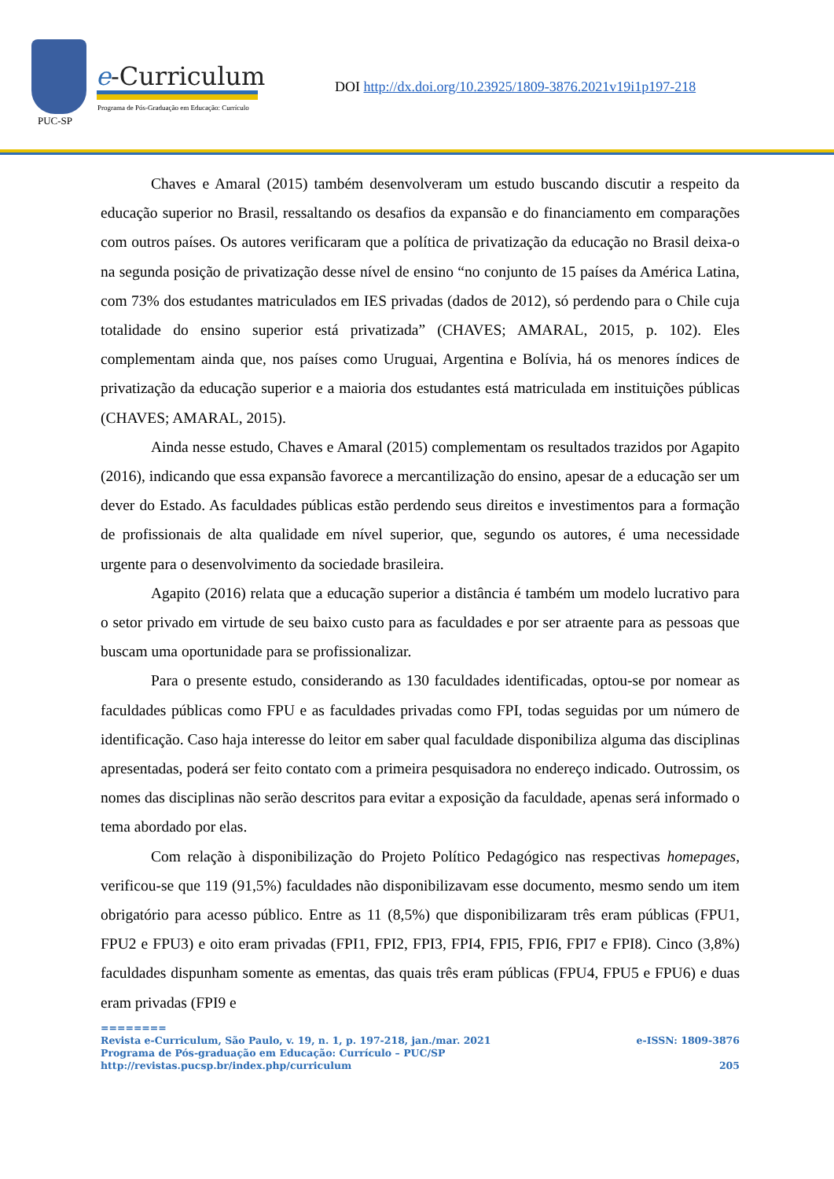PUC-SP
e-Curriculum
Programa de Pós-Graduação em Educação: Currículo
DOI http://dx.doi.org/10.23925/1809-3876.2021v19i1p197-218
Chaves e Amaral (2015) também desenvolveram um estudo buscando discutir a respeito da educação superior no Brasil, ressaltando os desafios da expansão e do financiamento em comparações com outros países. Os autores verificaram que a política de privatização da educação no Brasil deixa-o na segunda posição de privatização desse nível de ensino “no conjunto de 15 países da América Latina, com 73% dos estudantes matriculados em IES privadas (dados de 2012), só perdendo para o Chile cuja totalidade do ensino superior está privatizada” (CHAVES; AMARAL, 2015, p. 102). Eles complementam ainda que, nos países como Uruguai, Argentina e Bolívia, há os menores índices de privatização da educação superior e a maioria dos estudantes está matriculada em instituições públicas (CHAVES; AMARAL, 2015).
Ainda nesse estudo, Chaves e Amaral (2015) complementam os resultados trazidos por Agapito (2016), indicando que essa expansão favorece a mercantilização do ensino, apesar de a educação ser um dever do Estado. As faculdades públicas estão perdendo seus direitos e investimentos para a formação de profissionais de alta qualidade em nível superior, que, segundo os autores, é uma necessidade urgente para o desenvolvimento da sociedade brasileira.
Agapito (2016) relata que a educação superior a distância é também um modelo lucrativo para o setor privado em virtude de seu baixo custo para as faculdades e por ser atraente para as pessoas que buscam uma oportunidade para se profissionalizar.
Para o presente estudo, considerando as 130 faculdades identificadas, optou-se por nomear as faculdades públicas como FPU e as faculdades privadas como FPI, todas seguidas por um número de identificação. Caso haja interesse do leitor em saber qual faculdade disponibiliza alguma das disciplinas apresentadas, poderá ser feito contato com a primeira pesquisadora no endereço indicado. Outrossim, os nomes das disciplinas não serão descritos para evitar a exposição da faculdade, apenas será informado o tema abordado por elas.
Com relação à disponibilização do Projeto Político Pedagógico nas respectivas homepages, verificou-se que 119 (91,5%) faculdades não disponibilizavam esse documento, mesmo sendo um item obrigatório para acesso público. Entre as 11 (8,5%) que disponibilizaram três eram públicas (FPU1, FPU2 e FPU3) e oito eram privadas (FPI1, FPI2, FPI3, FPI4, FPI5, FPI6, FPI7 e FPI8). Cinco (3,8%) faculdades dispunham somente as ementas, das quais três eram públicas (FPU4, FPU5 e FPU6) e duas eram privadas (FPI9 e
========
Revista e-Curriculum, São Paulo, v. 19, n. 1, p. 197-218, jan./mar. 2021 e-ISSN: 1809-3876
Programa de Pós-graduação em Educação: Currículo – PUC/SP
http://revistas.pucsp.br/index.php/curriculum 205